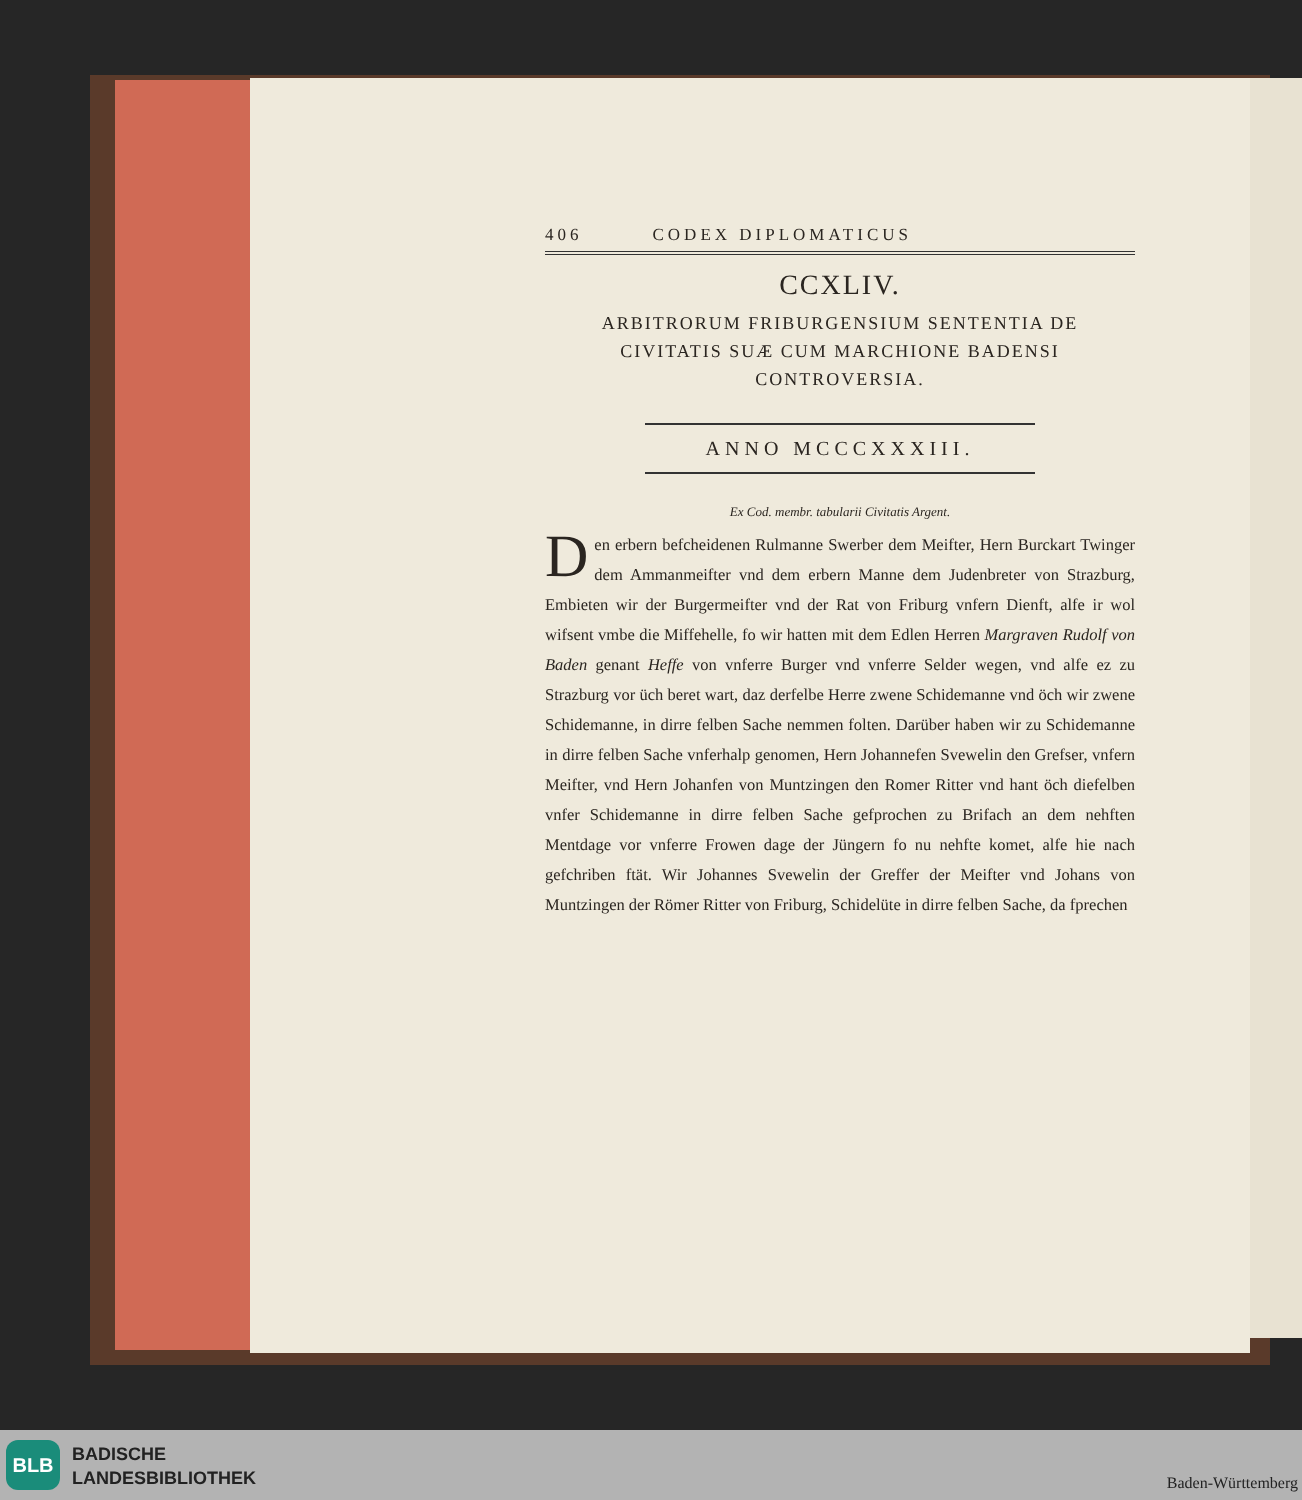406 CODEX DIPLOMATICUS
CCXLIV.
ARBITRORUM FRIBURGENSIUM SENTENTIA DE
CIVITATIS SUÆ CUM MARCHIONE BADENSI
CONTROVERSIA.
ANNO MCCCXXXIII.
Ex Cod. membr. tabularii Civitatis Argent.
Den erbern befcheidenen Rulmanne Swerber dem Meifter, Hern Burckart Twinger dem Ammanmeifter vnd dem erbern Manne dem Judenbreter von Strazburg, Embieten wir der Burgermeifter vnd der Rat von Friburg vnfern Dienft, alfe ir wol wifsent vmbe die Miffehelle, fo wir hatten mit dem Edlen Herren Margraven Rudolf von Baden genant Heffe von vnferre Burger vnd vnferre Selder wegen, vnd alfe ez zu Strazburg vor üch beret wart, daz derfelbe Herre zwene Schidemanne vnd öch wir zwene Schidemanne, in dirre felben Sache nemmen folten. Darüber haben wir zu Schidemanne in dirre felben Sache vnferhalp genomen, Hern Johannefen Svewelin den Grefser, vnfern Meifter, vnd Hern Johanfen von Muntzingen den Romer Ritter vnd hant öch diefelben vnfer Schidemanne in dirre felben Sache gefprochen zu Brifach an dem nehften Mentdage vor vnferre Frowen dage der Jüngern fo nu nehfte komet, alfe hie nach gefchriben ftät. Wir Johannes Svewelin der Greffer der Meifter vnd Johans von Muntzingen der Römer Ritter von Friburg, Schidelüte in dirre felben Sache, da fprechen
BLB
BADISCHE
LANDESBIBLIOTHEK
Baden-Württemberg